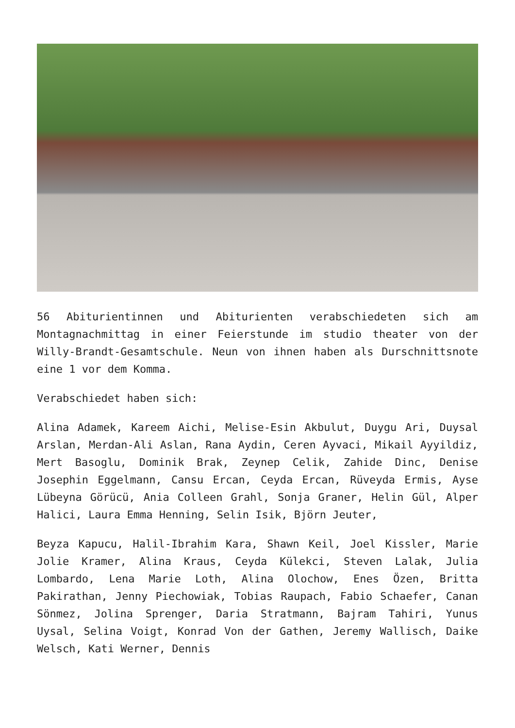56 Abiturientinnen und Abiturienten verabschiedeten sich am Montagnachmittag in einer Feierstunde im studio theater von der Willy-Brandt-Gesamtschule. Neun von ihnen haben als Durschnittsnote eine 1 vor dem Komma.
Verabschiedet haben sich:
Alina Adamek, Kareem Aichi, Melise-Esin Akbulut, Duygu Ari, Duysal Arslan, Merdan-Ali Aslan, Rana Aydin, Ceren Ayvaci, Mikail Ayyildiz, Mert Basoglu, Dominik Brak, Zeynep Celik, Zahide Dinc, Denise Josephin Eggelmann, Cansu Ercan, Ceyda Ercan, Rüveyda Ermis, Ayse Lübeyna Görücü, Ania Colleen Grahl, Sonja Graner, Helin Gül, Alper Halici, Laura Emma Henning, Selin Isik, Björn Jeuter,
Beyza Kapucu, Halil-Ibrahim Kara, Shawn Keil, Joel Kissler, Marie Jolie Kramer, Alina Kraus, Ceyda Külekci, Steven Lalak, Julia Lombardo, Lena Marie Loth, Alina Olochow, Enes Özen, Britta Pakirathan, Jenny Piechowiak, Tobias Raupach, Fabio Schaefer, Canan Sönmez, Jolina Sprenger, Daria Stratmann, Bajram Tahiri, Yunus Uysal, Selina Voigt, Konrad Von der Gathen, Jeremy Wallisch, Daike Welsch, Kati Werner, Dennis